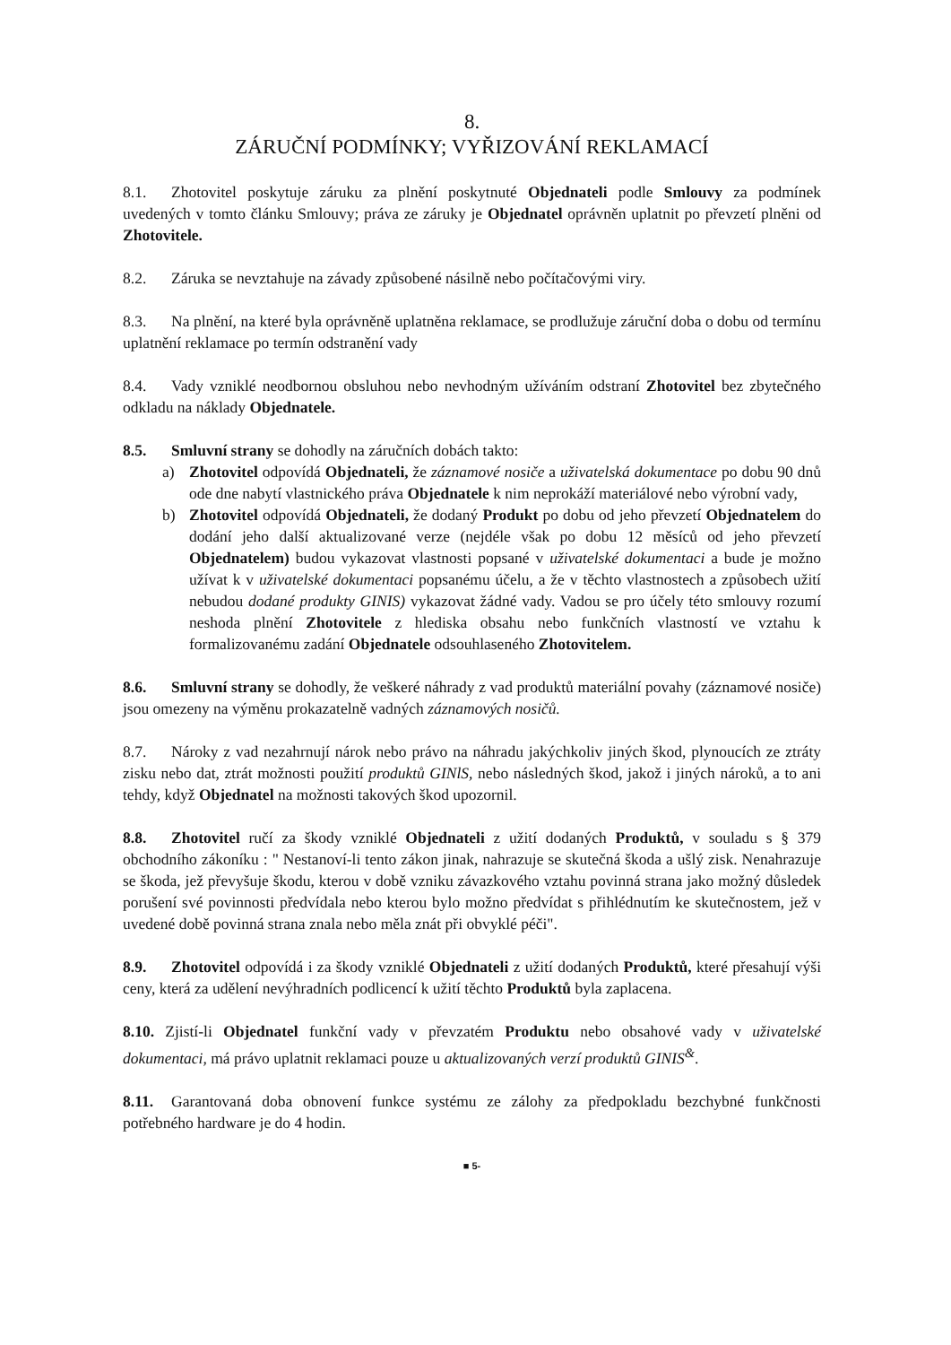8.
ZÁRUČNÍ PODMÍNKY; VYŘIZOVÁNÍ REKLAMACÍ
8.1. Zhotovitel poskytuje záruku za plnění poskytnuté Objednateli podle Smlouvy za podmínek uvedených v tomto článku Smlouvy; práva ze záruky je Objednatel oprávněn uplatnit po převzetí plněni od Zhotovitele.
8.2. Záruka se nevztahuje na závady způsobené násilně nebo počítačovými viry.
8.3. Na plnění, na které byla oprávněně uplatněna reklamace, se prodlužuje záruční doba o dobu od termínu uplatnění reklamace po termín odstranění vady
8.4. Vady vzniklé neodbornou obsluhou nebo nevhodným užíváním odstraní Zhotovitel bez zbytečného odkladu na náklady Objednatele.
8.5. Smluvní strany se dohodly na záručních dobách takto:
a) Zhotovitel odpovídá Objednateli, že záznamové nosiče a uživatelská dokumentace po dobu 90 dnů ode dne nabytí vlastnického práva Objednatele k nim neprokáží materiálové nebo výrobní vady,
b) Zhotovitel odpovídá Objednateli, že dodaný Produkt po dobu od jeho převzetí Objednatelem do dodání jeho další aktualizované verze (nejdéle však po dobu 12 měsíců od jeho převzetí Objednatelem) budou vykazovat vlastnosti popsané v uživatelské dokumentaci a bude je možno užívat k v uživatelské dokumentaci popsanému účelu, a že v těchto vlastnostech a způsobech užití nebudou dodané produkty GINIS) vykazovat žádné vady. Vadou se pro účely této smlouvy rozumí neshoda plnění Zhotovitele z hlediska obsahu nebo funkčních vlastností ve vztahu k formalizovanému zadání Objednatele odsouhlaseného Zhotovitelem.
8.6. Smluvní strany se dohodly, že veškeré náhrady z vad produktů materiální povahy (záznamové nosiče) jsou omezeny na výměnu prokazatelně vadných záznamových nosičů.
8.7. Nároky z vad nezahrnují nárok nebo právo na náhradu jakýchkoliv jiných škod, plynoucích ze ztráty zisku nebo dat, ztrát možnosti použití produktů GINlS, nebo následných škod, jakož i jiných nároků, a to ani tehdy, když Objednatel na možnosti takových škod upozornil.
8.8. Zhotovitel ručí za škody vzniklé Objednateli z užití dodaných Produktů, v souladu s § 379 obchodního zákoníku : " Nestanoví-li tento zákon jinak, nahrazuje se skutečná škoda a ušlý zisk. Nenahrazuje se škoda, jež převyšuje škodu, kterou v době vzniku závazkového vztahu povinná strana jako možný důsledek porušení své povinnosti předvídala nebo kterou bylo možno předvídat s přihlédnutím ke skutečnostem, jež v uvedené době povinná strana znala nebo měla znát při obvyklé péči".
8.9. Zhotovitel odpovídá i za škody vzniklé Objednateli z užití dodaných Produktů, které přesahují výši ceny, která za udělení nevýhradních podlicencí k užití těchto Produktů byla zaplacena.
8.10. Zjistí-li Objednatel funkční vady v převzatém Produktu nebo obsahové vady v uživatelské dokumentaci, má právo uplatnit reklamaci pouze u aktualizovaných verzí produktů GINIS<sup>&</sup>.
8.11. Garantovaná doba obnovení funkce systému ze zálohy za předpokladu bezchybné funkčnosti potřebného hardware je do 4 hodin.
■ 5-